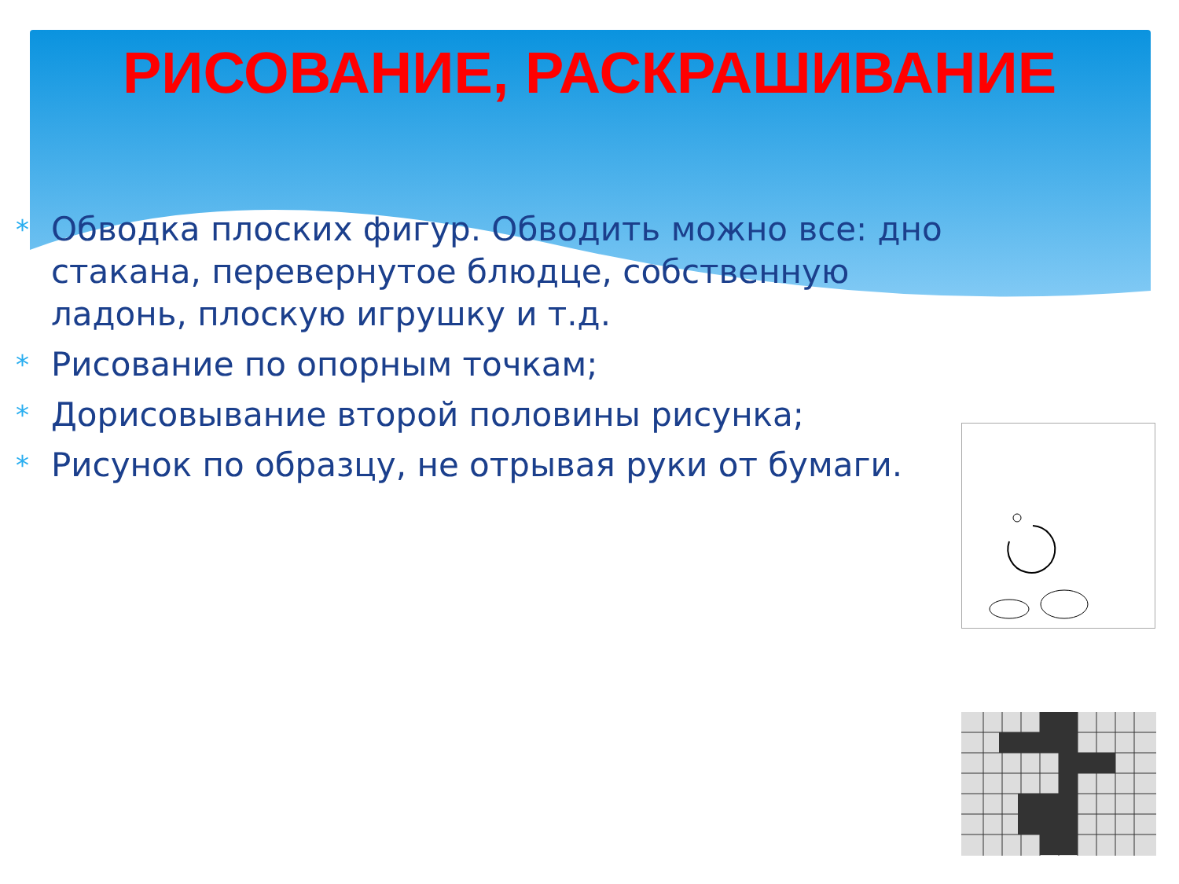РИСОВАНИЕ, РАСКРАШИВАНИЕ
* Обводка плоских фигур. Обводить можно все: дно стакана, перевернутое блюдце, собственную ладонь, плоскую игрушку и т.д.
* Рисование по опорным точкам;
* Дорисовывание второй половины рисунка;
* Рисунок по образцу, не отрывая руки от бумаги.